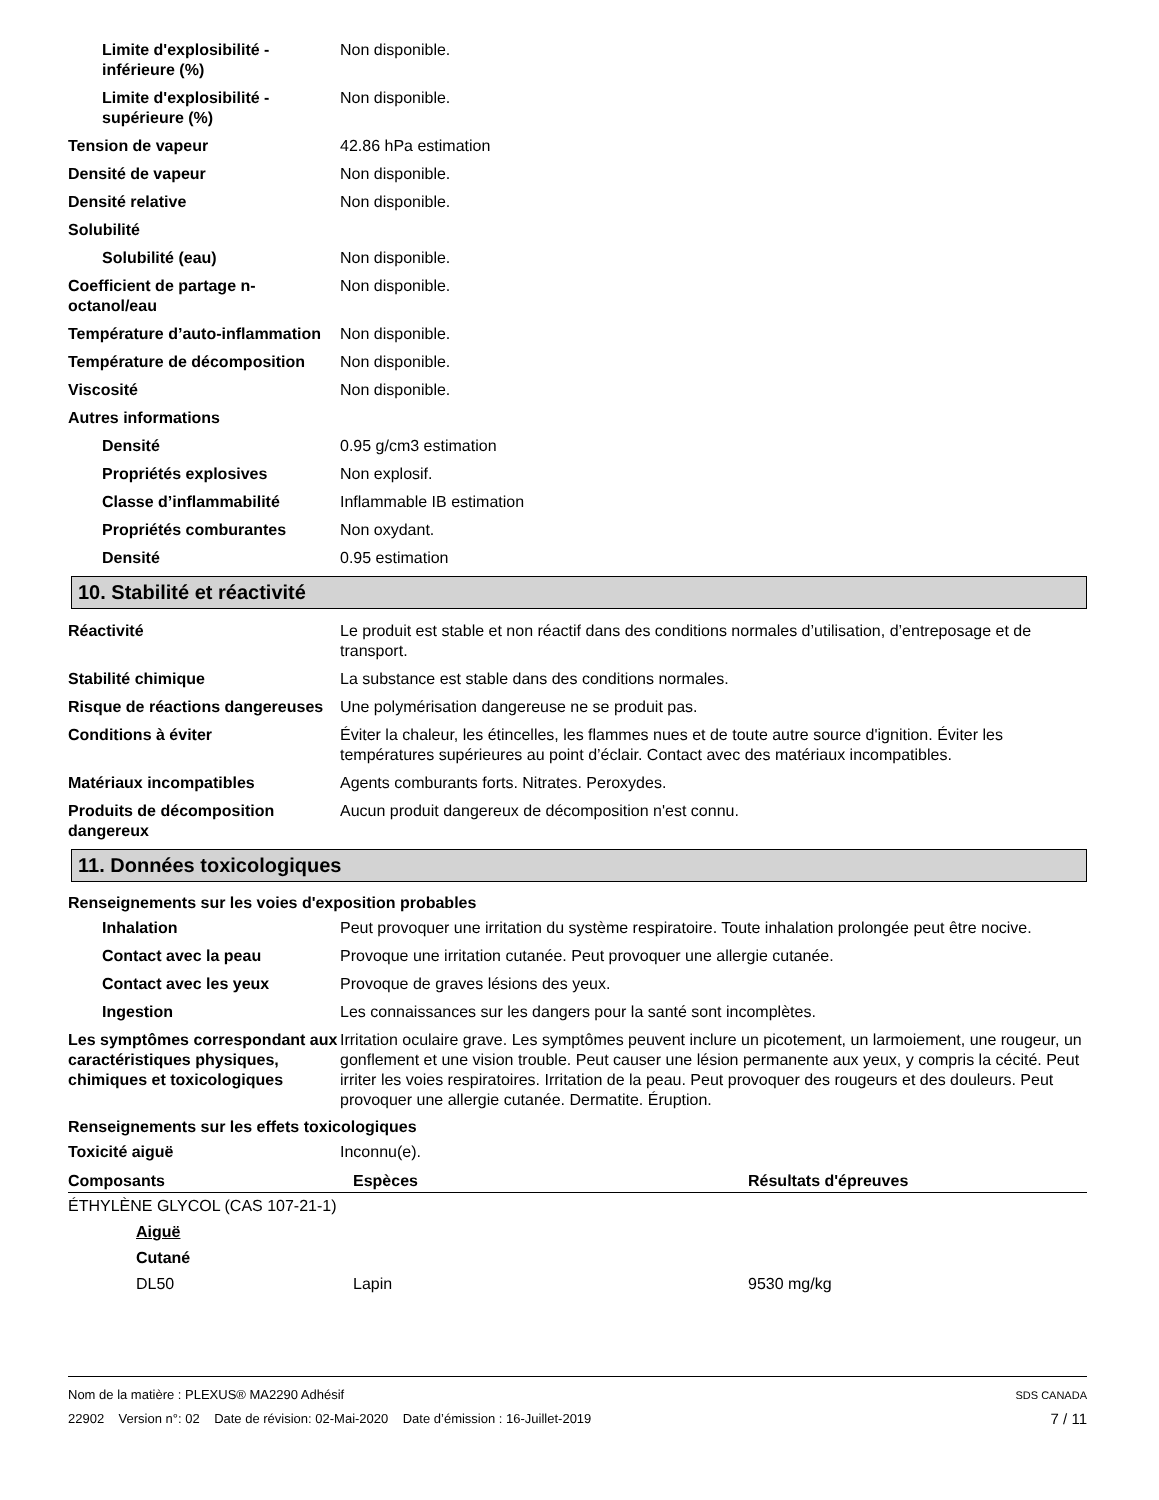Limite d'explosibilité - inférieure (%)
Non disponible.
Limite d'explosibilité - supérieure (%)
Non disponible.
Tension de vapeur 42.86 hPa estimation
Densité de vapeur Non disponible.
Densité relative Non disponible.
Solubilité
Solubilité (eau) Non disponible.
Coefficient de partage n-octanol/eau
Non disponible.
Température d’auto-inflammation
Non disponible.
Température de décomposition Non disponible.
Viscosité Non disponible.
Autres informations
Densité 0.95 g/cm3 estimation
Propriétés explosives Non explosif.
Classe d’inflammabilité Inflammable IB estimation
Propriétés comburantes Non oxydant.
Densité 0.95 estimation
10. Stabilité et réactivité
Réactivité Le produit est stable et non réactif dans des conditions normales d’utilisation, d’entreposage et de transport.
Stabilité chimique La substance est stable dans des conditions normales.
Risque de réactions dangereuses
Une polymérisation dangereuse ne se produit pas.
Conditions à éviter Éviter la chaleur, les étincelles, les flammes nues et de toute autre source d'ignition. Éviter les températures supérieures au point d’éclair. Contact avec des matériaux incompatibles.
Matériaux incompatibles Agents comburants forts. Nitrates. Peroxydes.
Produits de décomposition dangereux
Aucun produit dangereux de décomposition n'est connu.
11. Données toxicologiques
Renseignements sur les voies d'exposition probables
Inhalation Peut provoquer une irritation du système respiratoire. Toute inhalation prolongée peut être nocive.
Contact avec la peau Provoque une irritation cutanée. Peut provoquer une allergie cutanée.
Contact avec les yeux Provoque de graves lésions des yeux.
Ingestion Les connaissances sur les dangers pour la santé sont incomplètes.
Les symptômes correspondant aux caractéristiques physiques, chimiques et toxicologiques
Irritation oculaire grave. Les symptômes peuvent inclure un picotement, un larmoiement, une rougeur, un gonflement et une vision trouble. Peut causer une lésion permanente aux yeux, y compris la cécité. Peut irriter les voies respiratoires. Irritation de la peau. Peut provoquer des rougeurs et des douleurs. Peut provoquer une allergie cutanée. Dermatite. Éruption.
Renseignements sur les effets toxicologiques
Toxicité aiguë Inconnu(e).
| Composants | Espèces | Résultats d'épreuves |
| --- | --- | --- |
| ÉTHYLÈNE GLYCOL (CAS 107-21-1) | | |
| Aiguë | | |
| Cutané | | |
| DL50 | Lapin | 9530 mg/kg |
Nom de la matière : PLEXUS® MA2290 Adhésif SDS CANADA
22902 Version n°: 02 Date de révision: 02-Mai-2020 Date d’émission : 16-Juillet-2019 7 / 11